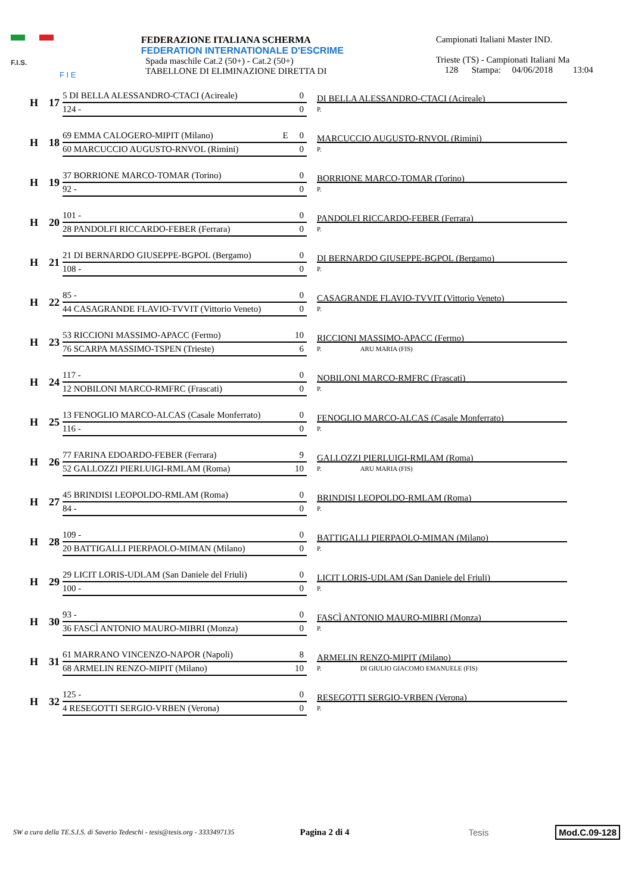F.I.S.
F I E
FEDERAZIONE ITALIANA SCHERMA
FEDERATION INTERNATIONALE D'ESCRIME
Spada maschile Cat.2 (50+) - Cat.2 (50+)
TABELLONE DI ELIMINAZIONE DIRETTA DI
Campionati Italiani Master IND.
Trieste (TS) - Campionati Italiani Ma
128 Stampa: 04/06/2018 13:04
H
17
5 DI BELLA ALESSANDRO-CTACI (Acireale) 0
124 - 0
DI BELLA ALESSANDRO-CTACI (Acireale)
P.
H
18
69 EMMA CALOGERO-MIPIT (Milano) E 0
60 MARCUCCIO AUGUSTO-RNVOL (Rimini) 0
MARCUCCIO AUGUSTO-RNVOL (Rimini)
P.
H
19
37 BORRIONE MARCO-TOMAR (Torino) 0
92 - 0
BORRIONE MARCO-TOMAR (Torino)
P.
H
20
101 - 0
28 PANDOLFI RICCARDO-FEBER (Ferrara) 0
PANDOLFI RICCARDO-FEBER (Ferrara)
P.
H
21
21 DI BERNARDO GIUSEPPE-BGPOL (Bergamo) 0
108 - 0
DI BERNARDO GIUSEPPE-BGPOL (Bergamo)
P.
H
22
85 - 0
44 CASAGRANDE FLAVIO-TVVIT (Vittorio Veneto) 0
CASAGRANDE FLAVIO-TVVIT (Vittorio Veneto)
P.
H
23
53 RICCIONI MASSIMO-APACC (Fermo) 10
76 SCARPA MASSIMO-TSPEN (Trieste) 6
RICCIONI MASSIMO-APACC (Fermo)
P. ARU MARIA (FIS)
H
24
117 - 0
12 NOBILONI MARCO-RMFRC (Frascati) 0
NOBILONI MARCO-RMFRC (Frascati)
P.
H
25
13 FENOGLIO MARCO-ALCAS (Casale Monferrato) 0
116 - 0
FENOGLIO MARCO-ALCAS (Casale Monferrato)
P.
H
26
77 FARINA EDOARDO-FEBER (Ferrara) 9
52 GALLOZZI PIERLUIGI-RMLAM (Roma) 10
GALLOZZI PIERLUIGI-RMLAM (Roma)
P. ARU MARIA (FIS)
H
27
45 BRINDISI LEOPOLDO-RMLAM (Roma) 0
84 - 0
BRINDISI LEOPOLDO-RMLAM (Roma)
P.
H
28
109 - 0
20 BATTIGALLI PIERPAOLO-MIMAN (Milano) 0
BATTIGALLI PIERPAOLO-MIMAN (Milano)
P.
H
29
29 LICIT LORIS-UDLAM (San Daniele del Friuli) 0
100 - 0
LICIT LORIS-UDLAM (San Daniele del Friuli)
P.
H
30
93 - 0
36 FASCÌ ANTONIO MAURO-MIBRI (Monza) 0
FASCÌ ANTONIO MAURO-MIBRI (Monza)
P.
H
31
61 MARRANO VINCENZO-NAPOR (Napoli) 8
68 ARMELIN RENZO-MIPIT (Milano) 10
ARMELIN RENZO-MIPIT (Milano)
P. DI GIULIO GIACOMO EMANUELE (FIS)
H
32
125 - 0
4 RESEGOTTI SERGIO-VRBEN (Verona) 0
RESEGOTTI SERGIO-VRBEN (Verona)
P.
SW a cura della TE.S.I.S. di Saverio Tedeschi - tesis@tesis.org - 3333497135 Pagina 2 di 4 Tesis Mod.C.09-128